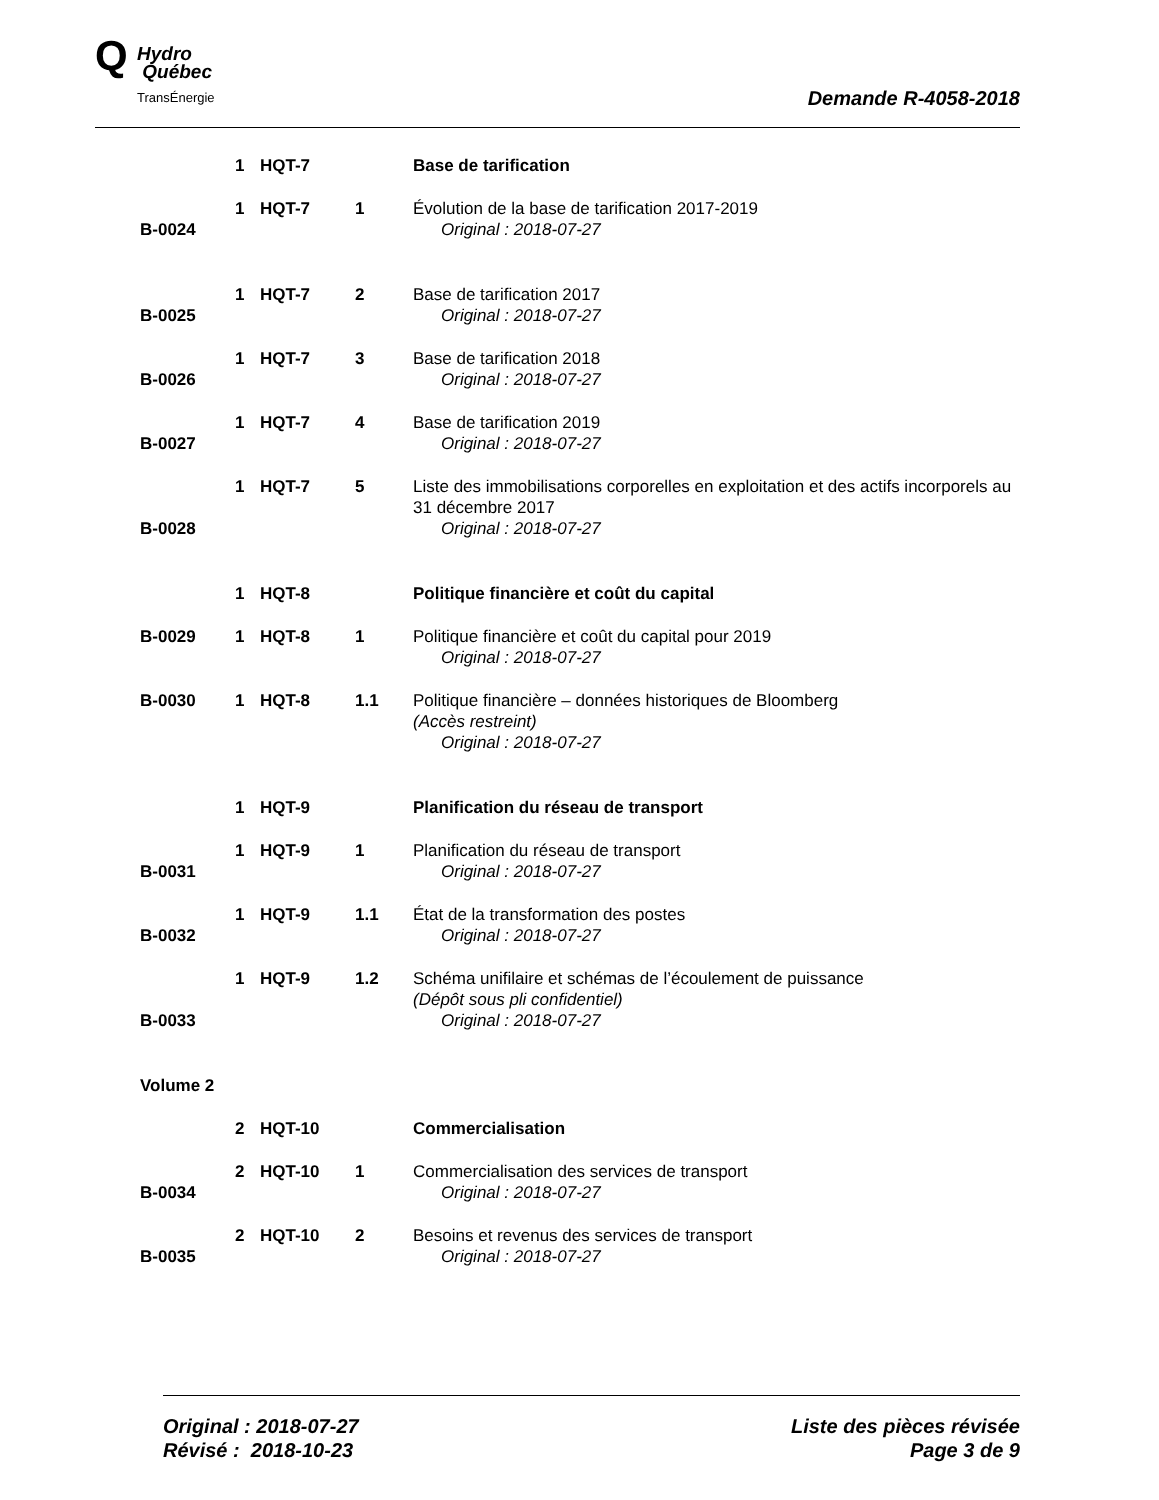Q Hydro
Québec
TransÉnergie
Demande R-4058-2018
| | 1 | HQT-7 | | Base de tarification |
| B-0024 | 1 | HQT-7 | 1 | Évolution de la base de tarification 2017-2019 Original : 2018-07-27 |
| B-0025 | 1 | HQT-7 | 2 | Base de tarification 2017 Original : 2018-07-27 |
| B-0026 | 1 | HQT-7 | 3 | Base de tarification 2018 Original : 2018-07-27 |
| B-0027 | 1 | HQT-7 | 4 | Base de tarification 2019 Original : 2018-07-27 |
| B-0028 | 1 | HQT-7 | 5 | Liste des immobilisations corporelles en exploitation et des actifs incorporels au 31 décembre 2017 Original : 2018-07-27 |
| | 1 | HQT-8 | | Politique financière et coût du capital |
| B-0029 | 1 | HQT-8 | 1 | Politique financière et coût du capital pour 2019 Original : 2018-07-27 |
| B-0030 | 1 | HQT-8 | 1.1 | Politique financière – données historiques de Bloomberg (Accès restreint) Original : 2018-07-27 |
| | 1 | HQT-9 | | Planification du réseau de transport |
| B-0031 | 1 | HQT-9 | 1 | Planification du réseau de transport Original : 2018-07-27 |
| B-0032 | 1 | HQT-9 | 1.1 | État de la transformation des postes Original : 2018-07-27 |
| B-0033 | 1 | HQT-9 | 1.2 | Schéma unifilaire et schémas de l’écoulement de puissance (Dépôt sous pli confidentiel) Original : 2018-07-27 |
| Volume 2 | | | | |
| | 2 | HQT-10 | | Commercialisation |
| B-0034 | 2 | HQT-10 | 1 | Commercialisation des services de transport Original : 2018-07-27 |
| B-0035 | 2 | HQT-10 | 2 | Besoins et revenus des services de transport Original : 2018-07-27 |
Original : 2018-07-27
Révisé : 2018-10-23
Liste des pièces révisée
Page 3 de 9